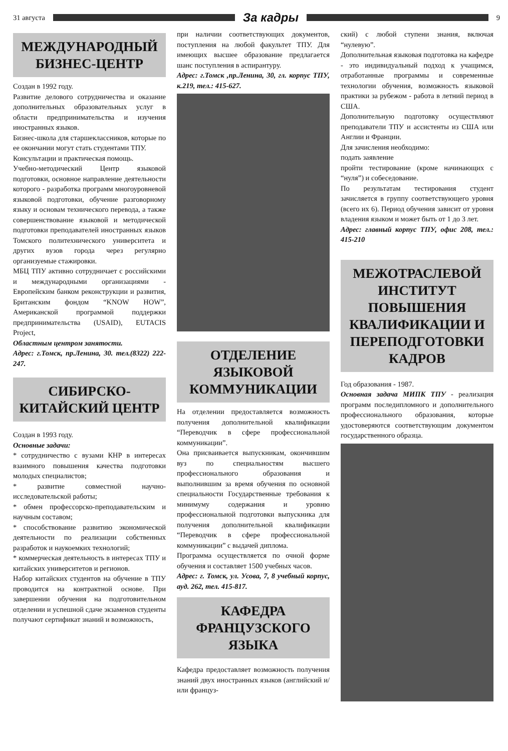31 августа
За кадры
9
МЕЖДУНАРОДНЫЙ БИЗНЕС-ЦЕНТР
Создан в 1992 году.
Развитие делового сотрудничества и оказание дополнительных образовательных услуг в области предпринимательства и изучения иностранных языков.
Бизнес-школа для старшеклассников, которые по ее окончании могут стать студентами ТПУ.
Консультации и практическая помощь.
Учебно-методический Центр языковой подготовки, основное направление деятельности которого - разработка программ многоуровневой языковой подготовки, обучение разговорному языку и основам технического перевода, а также совершенствование языковой и методической подготовки преподавателей иностранных языков Томского политехнического университета и других вузов города через регулярно организуемые стажировки.
МБЦ ТПУ активно сотрудничает с российскими и международными организациями - Европейским банком реконструкции и развития, Британским фондом “KNOW HOW”, Американской программой поддержки предпринимательства (USAID), EUTACIS Project,
Областным центром занятости.
Адрес: г.Томск, пр.Ленина, 30. тел.(8322) 222-247.
СИБИРСКО-КИТАЙСКИЙ ЦЕНТР
Создан в 1993 году.
Основные задачи:
* сотрудничество с вузами КНР в интересах взаимного повышения качества подготовки молодых специалистов;
* развитие совместной научно-исследовательской работы;
* обмен профессорско-преподавательским и научным составом;
* способствование развитию экономической деятельности по реализации собственных разработок и наукоемких технологий;
* коммерческая деятельность в интересах ТПУ и китайских университетов и регионов.
Набор китайских студентов на обучение в ТПУ проводится на контрактной основе. При завершении обучения на подготовительном отделении и успешной сдаче экзаменов студенты получают сертификат знаний и возможность,
при наличии соответствующих документов, поступления на любой факультет ТПУ. Для имеющих высшее образование предлагается шанс поступления в аспирантуру.
Адрес: г.Томск ,пр.Ленина, 30, гл. корпус ТПУ, к.219, тел.: 415-627.
ОТДЕЛЕНИЕ ЯЗЫКОВОЙ КОММУНИКАЦИИ
На отделении предоставляется возможность получения дополнительной квалификации “Переводчик в сфере профессиональной коммуникации”.
Она присваивается выпускникам, окончившим вуз по специальностям высшего профессионального образования и выполнившим за время обучения по основной специальности Государственные требования к минимуму содержания и уровню профессиональной подготовки выпускника для получения дополнительной квалификации “Переводчик в сфере профессиональной коммуникации” с выдачей диплома.
Программа осуществляется по очной форме обучения и составляет 1500 учебных часов.
Адрес: г. Томск, ул. Усова, 7, 8 учебный корпус, ауд. 262, тел. 415-817.
КАФЕДРА ФРАНЦУЗСКОГО ЯЗЫКА
Кафедра предоставляет возможность получения знаний двух иностранных языков (английский и/или француз-
ский) с любой ступени знания, включая “нулевую”.
Дополнительная языковая подготовка на кафедре - это индивидуальный подход к учащимся, отработанные программы и современные технологии обучения, возможность языковой практики за рубежом - работа в летний период в США.
Дополнительную подготовку осуществляют преподаватели ТПУ и ассистенты из США или Англии и Франции.
Для зачисления необходимо:
подать заявление
пройти тестирование (кроме начинающих с “нуля”) и собеседование.
По результатам тестирования студент зачисляется в группу соответствующего уровня (всего их 6). Период обучения зависит от уровня владения языком и может быть от 1 до 3 лет.
Адрес: главный корпус ТПУ, офис 208, тел.: 415-210
МЕЖОТРАСЛЕВОЙ ИНСТИТУТ ПОВЫШЕНИЯ КВАЛИФИКАЦИИ И ПЕРЕПОДГОТОВКИ КАДРОВ
Год образования - 1987.
Основная задача МИПК ТПУ - реализация программ последипломного и дополнительного профессионального образования, которые удостоверяются соответствующим документом государственного образца.